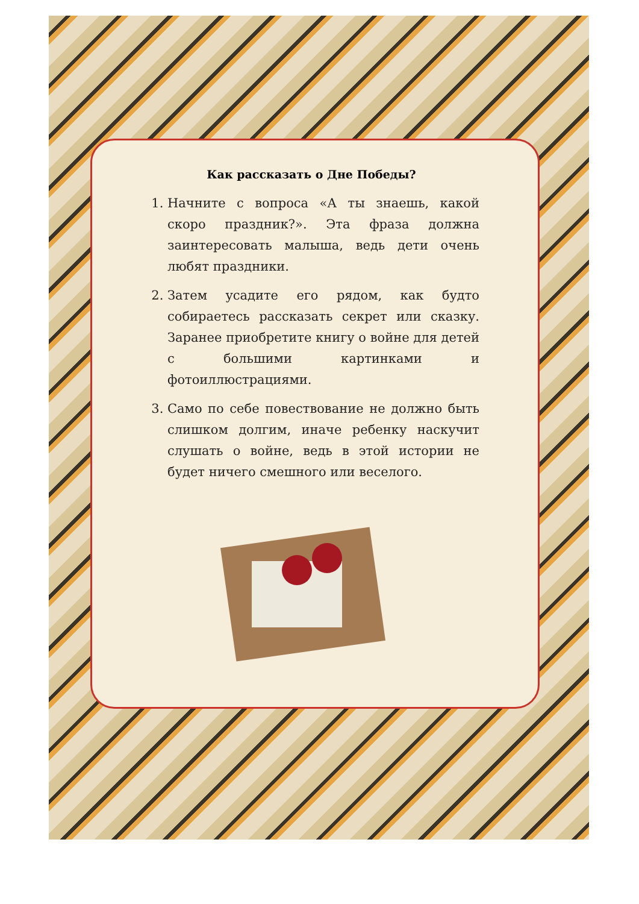Как рассказать о Дне Победы?
1. Начните с вопроса «А ты знаешь, какой скоро праздник?». Эта фраза должна заинтересовать малыша, ведь дети очень любят праздники.
2. Затем усадите его рядом, как будто собираетесь рассказать секрет или сказку. Заранее приобретите книгу о войне для детей с большими картинками и фотоиллюстрациями.
3. Само по себе повествование не должно быть слишком долгим, иначе ребенку наскучит слушать о войне, ведь в этой истории не будет ничего смешного или веселого.